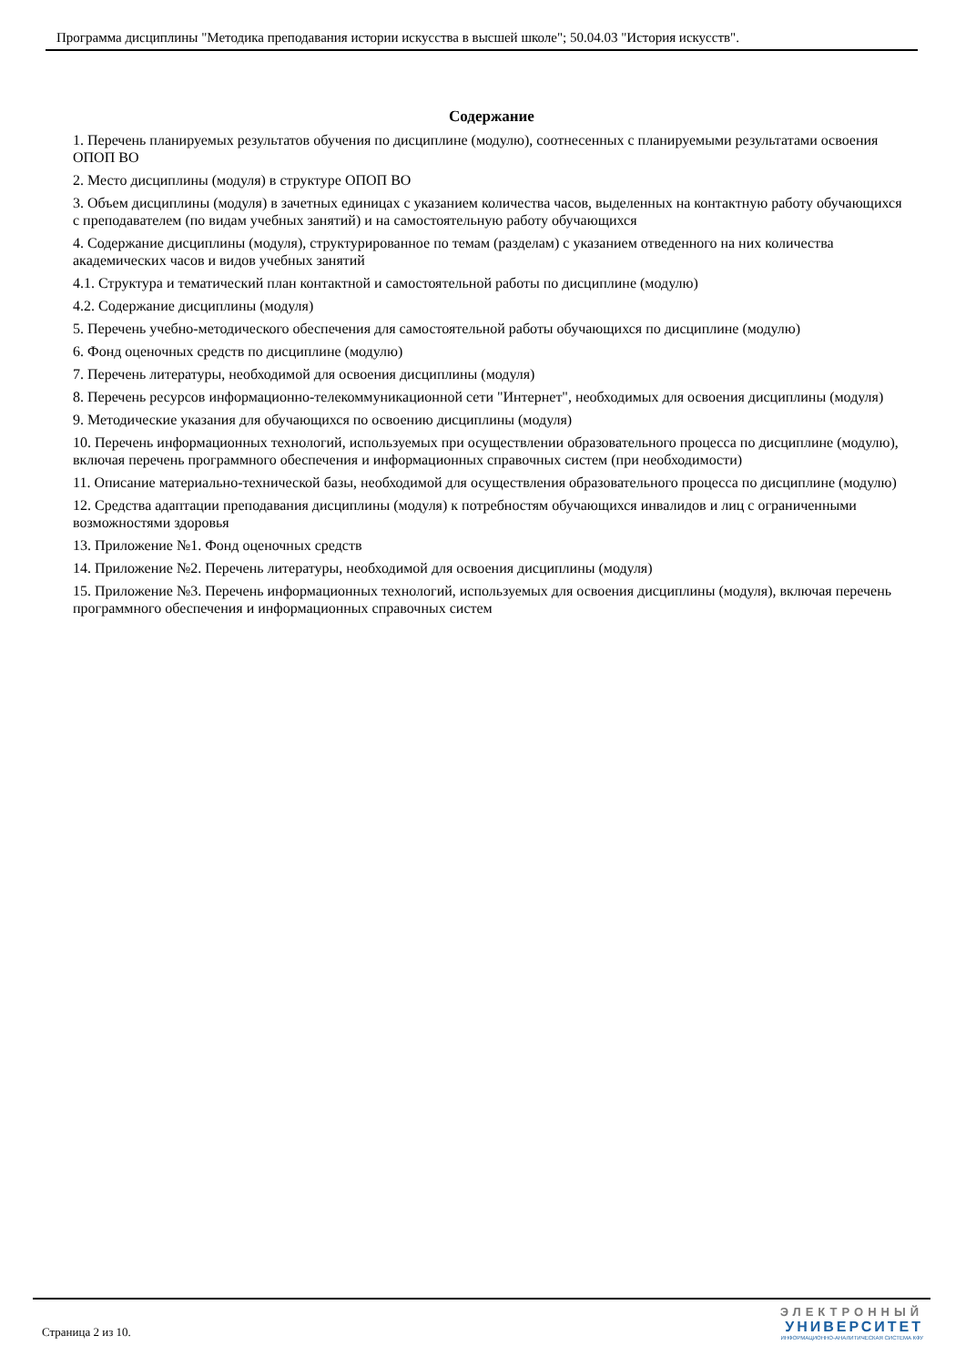Программа дисциплины "Методика преподавания истории искусства в высшей школе"; 50.04.03 "История искусств".
Содержание
1. Перечень планируемых результатов обучения по дисциплине (модулю), соотнесенных с планируемыми результатами освоения ОПОП ВО
2. Место дисциплины (модуля) в структуре ОПОП ВО
3. Объем дисциплины (модуля) в зачетных единицах с указанием количества часов, выделенных на контактную работу обучающихся с преподавателем (по видам учебных занятий) и на самостоятельную работу обучающихся
4. Содержание дисциплины (модуля), структурированное по темам (разделам) с указанием отведенного на них количества академических часов и видов учебных занятий
4.1. Структура и тематический план контактной и самостоятельной работы по дисциплине (модулю)
4.2. Содержание дисциплины (модуля)
5. Перечень учебно-методического обеспечения для самостоятельной работы обучающихся по дисциплине (модулю)
6. Фонд оценочных средств по дисциплине (модулю)
7. Перечень литературы, необходимой для освоения дисциплины (модуля)
8. Перечень ресурсов информационно-телекоммуникационной сети "Интернет", необходимых для освоения дисциплины (модуля)
9. Методические указания для обучающихся по освоению дисциплины (модуля)
10. Перечень информационных технологий, используемых при осуществлении образовательного процесса по дисциплине (модулю), включая перечень программного обеспечения и информационных справочных систем (при необходимости)
11. Описание материально-технической базы, необходимой для осуществления образовательного процесса по дисциплине (модулю)
12. Средства адаптации преподавания дисциплины (модуля) к потребностям обучающихся инвалидов и лиц с ограниченными возможностями здоровья
13. Приложение №1. Фонд оценочных средств
14. Приложение №2. Перечень литературы, необходимой для освоения дисциплины (модуля)
15. Приложение №3. Перечень информационных технологий, используемых для освоения дисциплины (модуля), включая перечень программного обеспечения и информационных справочных систем
Страница 2 из 10.
ЭЛЕКТРОННЫЙ
УНИВЕРСИТЕТ
ИНФОРМАЦИОННО-АНАЛИТИЧЕСКАЯ СИСТЕМА КФУ